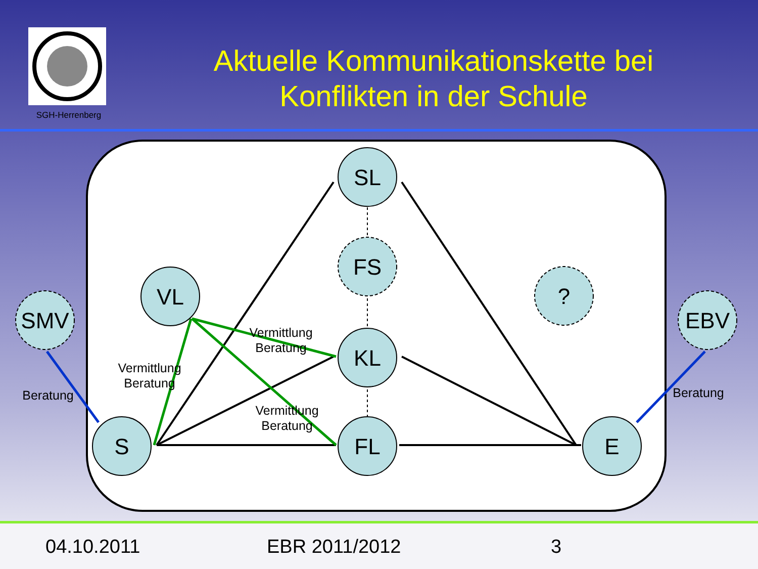SGH-Herrenberg
Aktuelle Kommunikationskette bei
Konflikten in der Schule
SL
FS
VL
?
KL
SMV
EBV
S
FL
E
Vermittlung
Beratung
Vermittlung
Beratung
Vermittlung
Beratung
Beratung
Beratung
04.10.2011 EBR 2011/2012 3